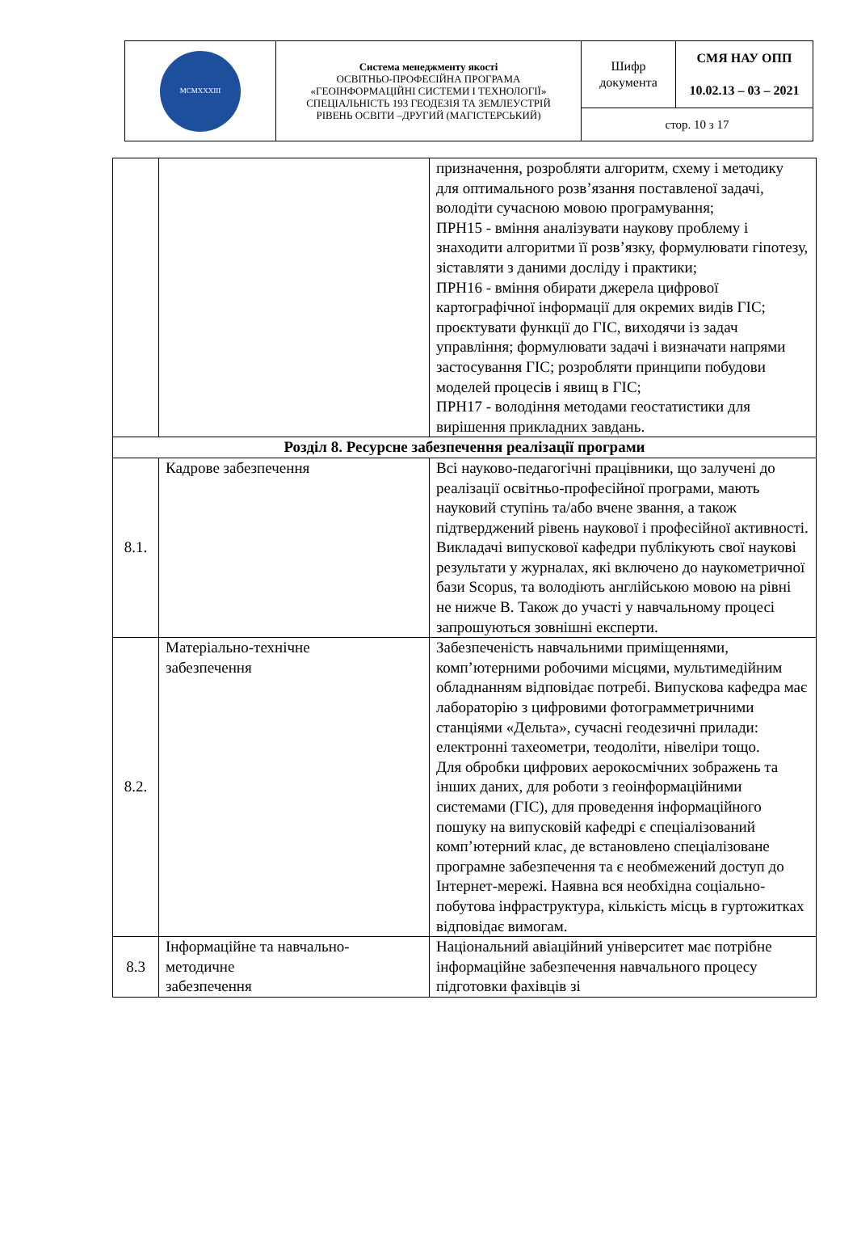| MCMXXXIII | Система менеджменту якості ОСВІТНЬО-ПРОФЕСІЙНА ПРОГРАМА «ГЕОІНФОРМАЦІЙНІ СИСТЕМИ І ТЕХНОЛОГІЇ» СПЕЦІАЛЬНІСТЬ 193 ГЕОДЕЗІЯ ТА ЗЕМЛЕУСТРІЙ РІВЕНЬ ОСВІТИ –ДРУГИЙ (МАГІСТЕРСЬКИЙ) | Шифр документа | СМЯ НАУ ОПП 10.02.13 – 03 – 2021 |
| | | стор. 10 з 17 | |
| | | призначення, розробляти алгоритм, схему і методику для оптимального розв’язання поставленої задачі, володіти сучасною мовою програмування; ПРН15 - вміння аналізувати наукову проблему і знаходити алгоритми її розв’язку, формулювати гіпотезу, зіставляти з даними досліду і практики; ПРН16 - вміння обирати джерела цифрової картографічної інформації для окремих видів ГІС; проєктувати функції до ГІС, виходячи із задач управління; формулювати задачі і визначати напрями застосування ГІС; розробляти принципи побудови моделей процесів і явищ в ГІС; ПРН17 - володіння методами геостатистики для вирішення прикладних завдань. |
| Розділ 8. Ресурсне забезпечення реалізації програми | | |
| 8.1. | Кадрове забезпечення | Всі науково-педагогічні працівники, що залучені до реалізації освітньо-професійної програми, мають науковий ступінь та/або вчене звання, а також підтверджений рівень наукової і професійної активності. Викладачі випускової кафедри публікують свої наукові результати у журналах, які включено до наукометричної бази Scopus, та володіють англійською мовою на рівні не нижче В. Також до участі у навчальному процесі запрошуються зовнішні експерти. |
| 8.2. | Матеріально-технічне забезпечення | Забезпеченість навчальними приміщеннями, комп’ютерними робочими місцями, мультимедійним обладнанням відповідає потребі. Випускова кафедра має лабораторію з цифровими фотограмметричними станціями «Дельта», сучасні геодезичні прилади: електронні тахеометри, теодоліти, нівеліри тощо. Для обробки цифрових аерокосмічних зображень та інших даних, для роботи з геоінформаційними системами (ГІС), для проведення інформаційного пошуку на випусковій кафедрі є спеціалізований комп’ютерний клас, де встановлено спеціалізоване програмне забезпечення та є необмежений доступ до Інтернет-мережі. Наявна вся необхідна соціально-побутова інфраструктура, кількість місць в гуртожитках відповідає вимогам. |
| 8.3 | Інформаційне та навчально- методичне забезпечення | Національний авіаційний університет має потрібне інформаційне забезпечення навчального процесу підготовки фахівців зі |